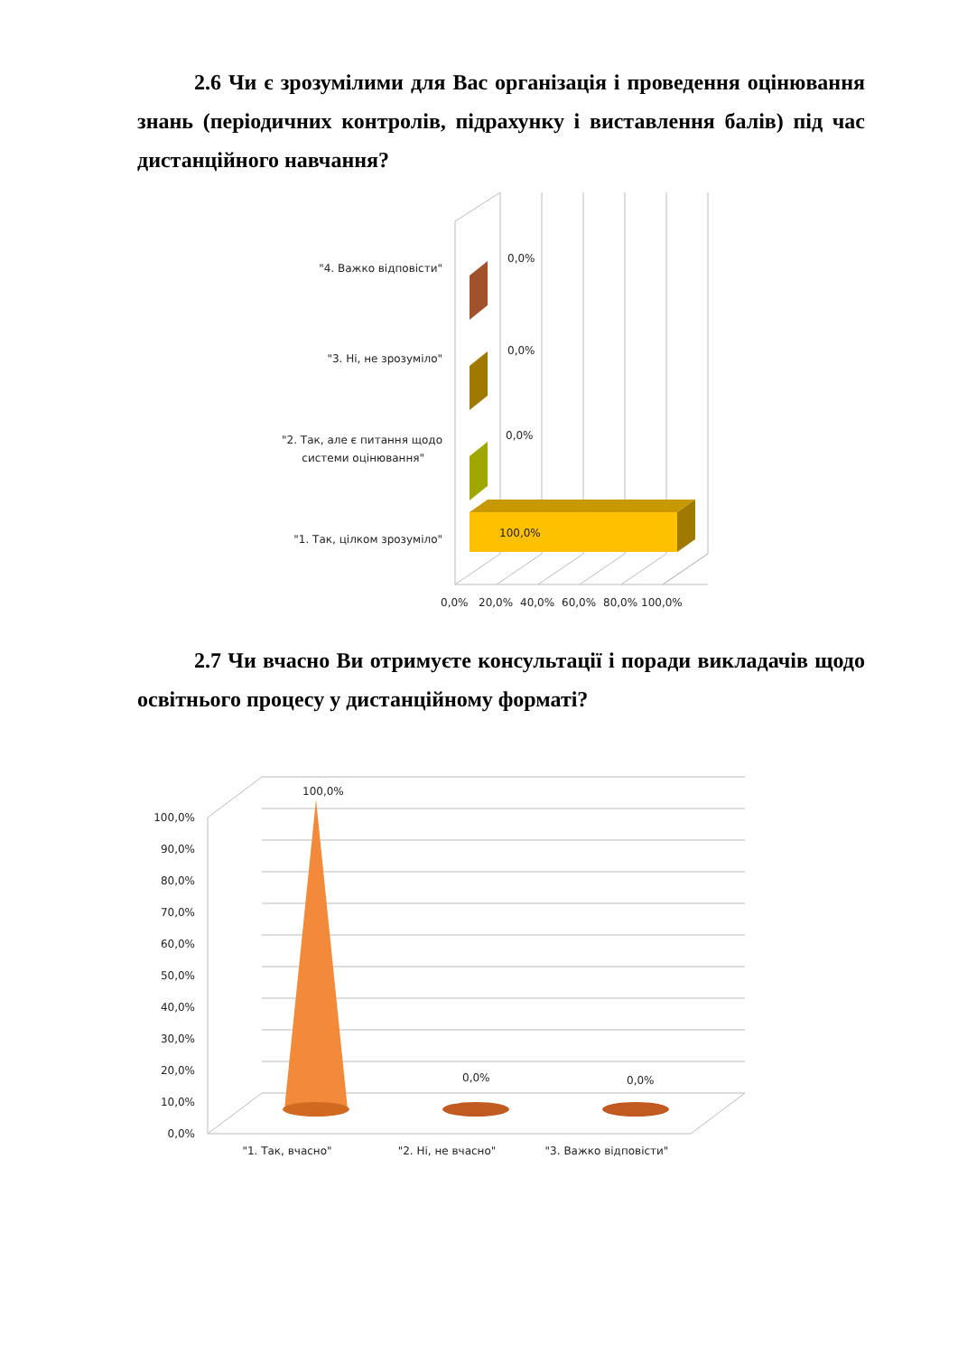2.6 Чи є зрозумілими для Вас організація і проведення оцінювання знань (періодичних контролів, підрахунку і виставлення балів) під час дистанційного навчання?
0,0%
0,0%
0,0%
100,0%
"4. Важко відповісти"
"3. Ні, не зрозуміло"
"2. Так, але є питання щодо
системи оцінювання"
"1. Так, цілком зрозуміло"
0,0%
20,0%
40,0%
60,0%
80,0%
100,0%
2.7 Чи вчасно Ви отримуєте консультації і поради викладачів щодо освітнього процесу у дистанційному форматі?
100,0%
0,0%
0,0%
100,0%
90,0%
80,0%
70,0%
60,0%
50,0%
40,0%
30,0%
20,0%
10,0%
0,0%
"1. Так, вчасно"
"2. Ні, не вчасно"
"3. Важко відповісти"